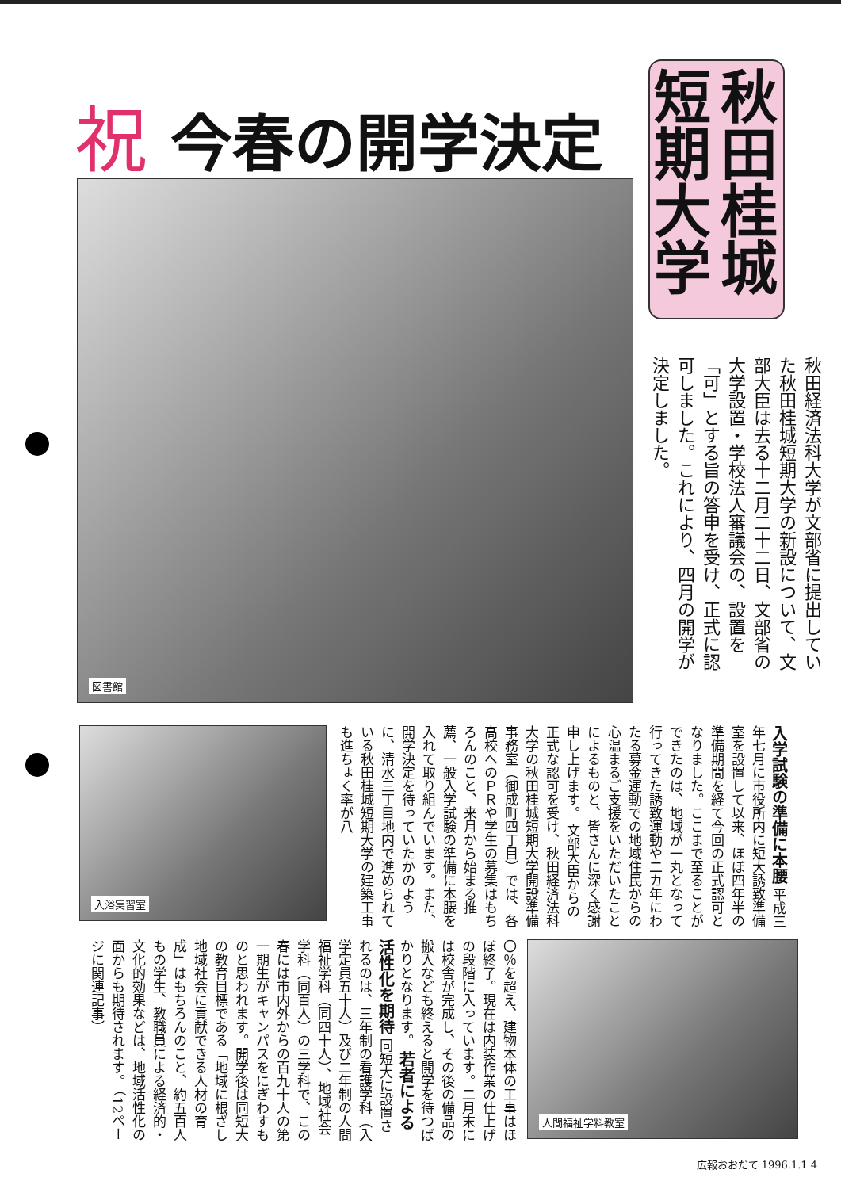祝今春の開学決定
秋田桂城短期大学
図書館
秋田経済法科大学が文部省に提出していた秋田桂城短期大学の新設について、文部大臣は去る十二月二十二日、文部省の大学設置・学校法人審議会の、設置を「可」とする旨の答申を受け、正式に認可しました。これにより、四月の開学が決定しました。
入浴実習室
入学試験の準備に本腰 平成三年七月に市役所内に短大誘致準備室を設置して以来、ほぼ四年半の準備期間を経て今回の正式認可となりました。ここまで至ることができたのは、地域が一丸となって行ってきた誘致運動や二カ年にわたる募金運動での地域住民からの心温まるご支援をいただいたことによるものと、皆さんに深く感謝申し上げます。 文部大臣からの正式な認可を受け、秋田経済法科大学の秋田桂城短期大学開設準備事務室（御成町四丁目）では、各高校へのＰＲや学生の募集はもちろんのこと、来月から始まる推薦、一般入学試験の準備に本腰を入れて取り組んでいます。また、開学決定を待っていたかのように、清水三丁目地内で進められている秋田桂城短期大学の建築工事も進ちょく率が八
人間福祉学料教室
〇％を超え、建物本体の工事はほぼ終了。現在は内装作業の仕上げの段階に入っています。二月末には校舎が完成し、その後の備品の搬入なども終えると開学を待つばかりとなります。 若者による活性化を期待 同短大に設置されるのは、三年制の看護学科（入学定員五十人）及び二年制の人間福祉学科（同四十人）、地域社会学科（同百人）の三学科で、この春には市内外からの百九十人の第一期生がキャンパスをにぎわすものと思われます。開学後は同短大の教育目標である「地域に根ざし地域社会に貢献できる人材の育成」はもちろんのこと、約五百人もの学生、教職員による経済的・文化的効果などは、地域活性化の面からも期待されます。 （12ページに関連記事）
広報おおだて 1996.1.1 4